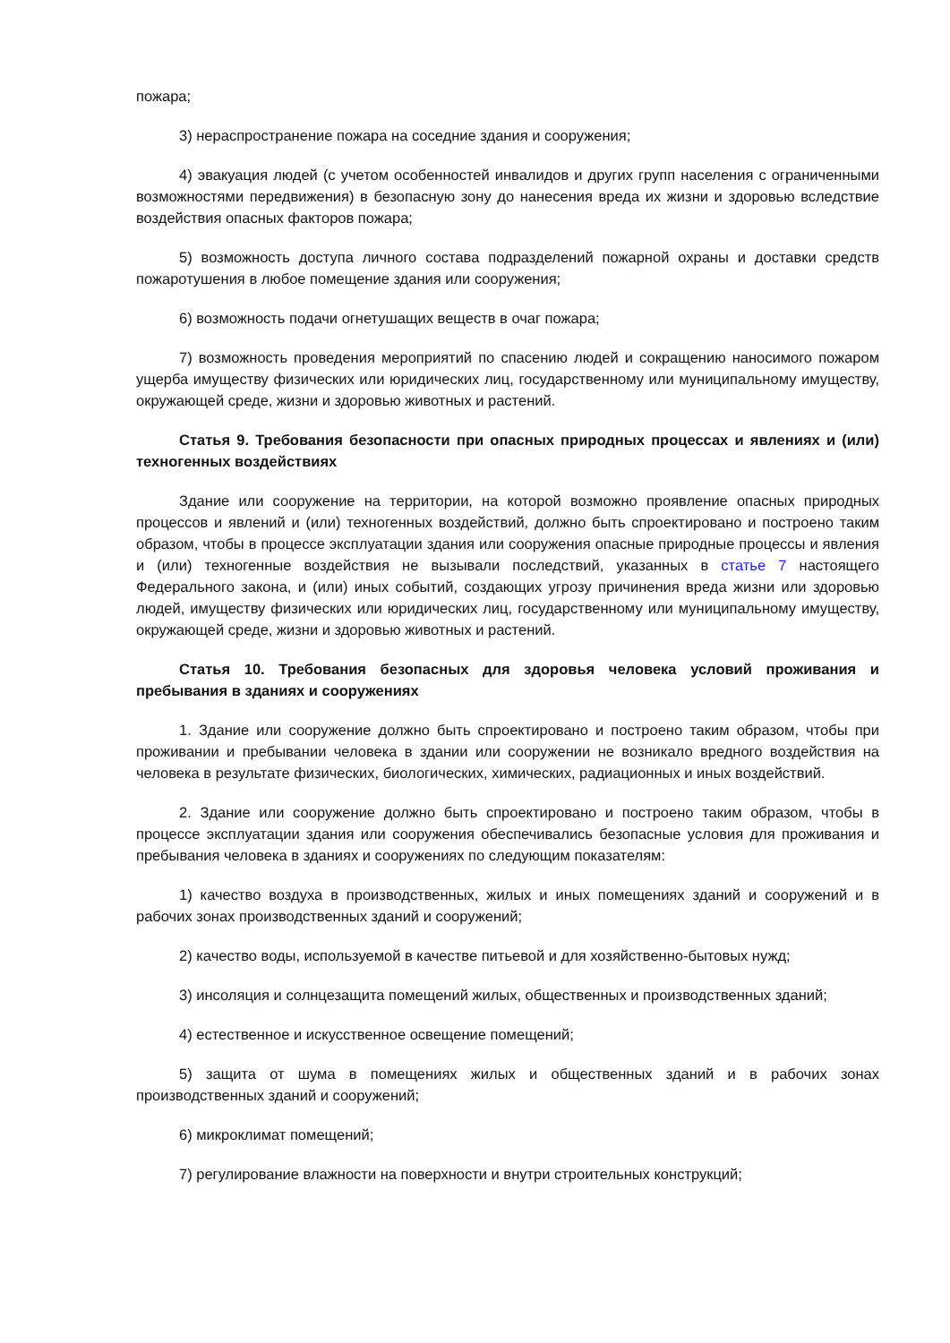пожара;
3) нераспространение пожара на соседние здания и сооружения;
4) эвакуация людей (с учетом особенностей инвалидов и других групп населения с ограниченными возможностями передвижения) в безопасную зону до нанесения вреда их жизни и здоровью вследствие воздействия опасных факторов пожара;
5) возможность доступа личного состава подразделений пожарной охраны и доставки средств пожаротушения в любое помещение здания или сооружения;
6) возможность подачи огнетушащих веществ в очаг пожара;
7) возможность проведения мероприятий по спасению людей и сокращению наносимого пожаром ущерба имуществу физических или юридических лиц, государственному или муниципальному имуществу, окружающей среде, жизни и здоровью животных и растений.
Статья 9. Требования безопасности при опасных природных процессах и явлениях и (или) техногенных воздействиях
Здание или сооружение на территории, на которой возможно проявление опасных природных процессов и явлений и (или) техногенных воздействий, должно быть спроектировано и построено таким образом, чтобы в процессе эксплуатации здания или сооружения опасные природные процессы и явления и (или) техногенные воздействия не вызывали последствий, указанных в статье 7 настоящего Федерального закона, и (или) иных событий, создающих угрозу причинения вреда жизни или здоровью людей, имуществу физических или юридических лиц, государственному или муниципальному имуществу, окружающей среде, жизни и здоровью животных и растений.
Статья 10. Требования безопасных для здоровья человека условий проживания и пребывания в зданиях и сооружениях
1. Здание или сооружение должно быть спроектировано и построено таким образом, чтобы при проживании и пребывании человека в здании или сооружении не возникало вредного воздействия на человека в результате физических, биологических, химических, радиационных и иных воздействий.
2. Здание или сооружение должно быть спроектировано и построено таким образом, чтобы в процессе эксплуатации здания или сооружения обеспечивались безопасные условия для проживания и пребывания человека в зданиях и сооружениях по следующим показателям:
1) качество воздуха в производственных, жилых и иных помещениях зданий и сооружений и в рабочих зонах производственных зданий и сооружений;
2) качество воды, используемой в качестве питьевой и для хозяйственно-бытовых нужд;
3) инсоляция и солнцезащита помещений жилых, общественных и производственных зданий;
4) естественное и искусственное освещение помещений;
5) защита от шума в помещениях жилых и общественных зданий и в рабочих зонах производственных зданий и сооружений;
6) микроклимат помещений;
7) регулирование влажности на поверхности и внутри строительных конструкций;